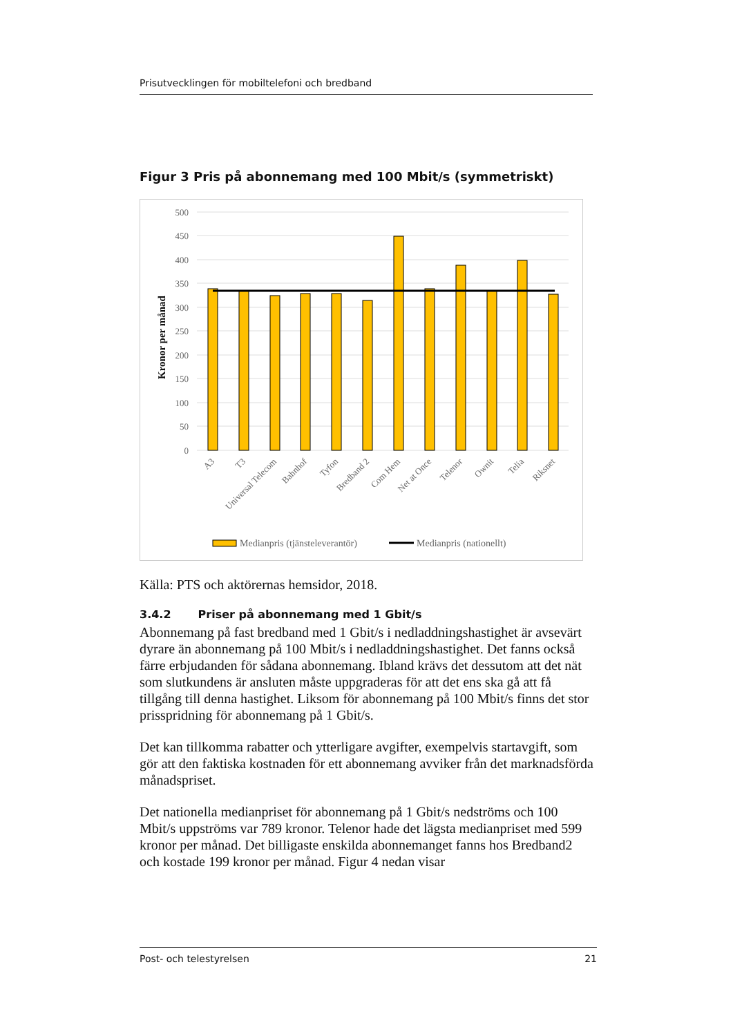Prisutvecklingen för mobiltelefoni och bredband
Figur 3 Pris på abonnemang med 100 Mbit/s (symmetriskt)
500
450
400
350
300
250
200
150
100
50
0
Kronor per månad
A3
T3
Universal Telecom
Bahnhof
Tyfon
Bredband 2
Com Hem
Net at Once
Telenor
Ownit
Telia
Riksnet
Medianpris (tjänsteleverantör)
Medianpris (nationellt)
Källa: PTS och aktörernas hemsidor, 2018.
3.4.2 Priser på abonnemang med 1 Gbit/s
Abonnemang på fast bredband med 1 Gbit/s i nedladdningshastighet är avsevärt dyrare än abonnemang på 100 Mbit/s i nedladdningshastighet. Det fanns också färre erbjudanden för sådana abonnemang. Ibland krävs det dessutom att det nät som slutkundens är ansluten måste uppgraderas för att det ens ska gå att få tillgång till denna hastighet. Liksom för abonnemang på 100 Mbit/s finns det stor prisspridning för abonnemang på 1 Gbit/s.
Det kan tillkomma rabatter och ytterligare avgifter, exempelvis startavgift, som gör att den faktiska kostnaden för ett abonnemang avviker från det marknadsförda månadspriset.
Det nationella medianpriset för abonnemang på 1 Gbit/s nedströms och 100 Mbit/s uppströms var 789 kronor. Telenor hade det lägsta medianpriset med 599 kronor per månad. Det billigaste enskilda abonnemanget fanns hos Bredband2 och kostade 199 kronor per månad. Figur 4 nedan visar
Post- och telestyrelsen 21